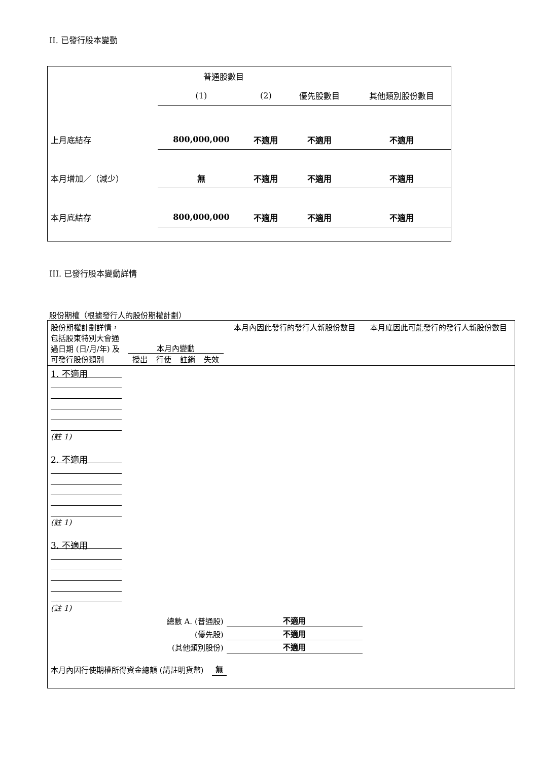II. 已發行股本變動
| | 普通股數目 | | | |
| | (1) | (2) | 優先股數目 | 其他類別股份數目 |
| 上月底結存 | 800,000,000 | 不適用 | 不適用 | 不適用 |
| 本月增加／（減少） | 無 | 不適用 | 不適用 | 不適用 |
| 本月底結存 | 800,000,000 | 不適用 | 不適用 | 不適用 |
III. 已發行股本變動詳情
股份期權（根據發行人的股份期權計劃）
| 股份期權計劃詳情，包括股東特別大會通過日期 (日/月/年) 及可發行股份類別 | 本月內變動 授出 行使 註銷 失效 | | 本月內因此發行的發行人新股份數目 | 本月底因此可能發行的發行人新股份數目 |
| 1. 不適用 (註 1) | | | | |
| 2. 不適用 (註 1) | | | | |
| 3. 不適用 (註 1) | | | | |
| 總數 A. (普通股) | | | 不適用 | |
| (優先股) | | | 不適用 | |
| (其他類別股份) | | | 不適用 | |
| 本月內因行使期權所得資金總額 (請註明貨幣) | | 無 | | |